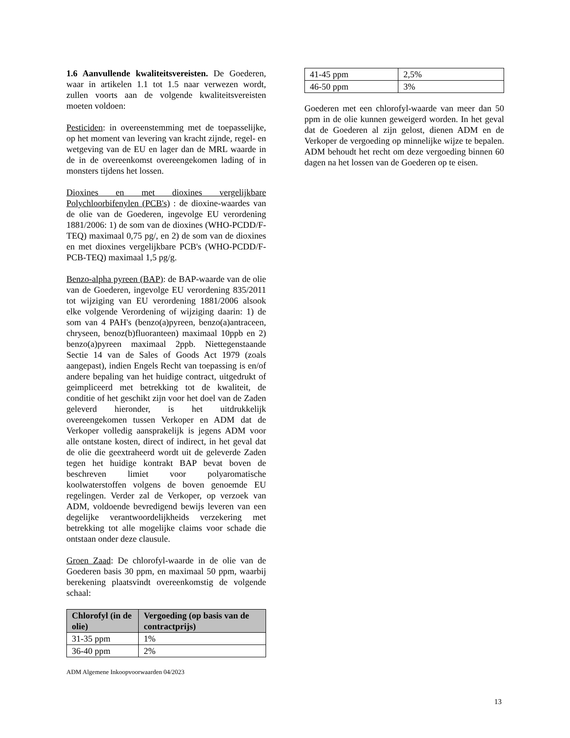1.6 Aanvullende kwaliteitsvereisten. De Goederen, waar in artikelen 1.1 tot 1.5 naar verwezen wordt, zullen voorts aan de volgende kwaliteitsvereisten moeten voldoen:
Pesticiden: in overeenstemming met de toepasselijke, op het moment van levering van kracht zijnde, regel- en wetgeving van de EU en lager dan de MRL waarde in de in de overeenkomst overeengekomen lading of in monsters tijdens het lossen.
Dioxines en met dioxines vergelijkbare Polychloorbifenylen (PCB's) : de dioxine-waardes van de olie van de Goederen, ingevolge EU verordening 1881/2006: 1) de som van de dioxines (WHO-PCDD/F-TEQ) maximaal 0,75 pg/, en 2) de som van de dioxines en met dioxines vergelijkbare PCB's (WHO-PCDD/F-PCB-TEQ) maximaal 1,5 pg/g.
Benzo-alpha pyreen (BAP): de BAP-waarde van de olie van de Goederen, ingevolge EU verordening 835/2011 tot wijziging van EU verordening 1881/2006 alsook elke volgende Verordening of wijziging daarin: 1) de som van 4 PAH's (benzo(a)pyreen, benzo(a)antraceen, chryseen, benoz(b)fluoranteen) maximaal 10ppb en 2) benzo(a)pyreen maximaal 2ppb. Niettegenstaande Sectie 14 van de Sales of Goods Act 1979 (zoals aangepast), indien Engels Recht van toepassing is en/of andere bepaling van het huidige contract, uitgedrukt of geimpliceerd met betrekking tot de kwaliteit, de conditie of het geschikt zijn voor het doel van de Zaden geleverd hieronder, is het uitdrukkelijk overeengekomen tussen Verkoper en ADM dat de Verkoper volledig aansprakelijk is jegens ADM voor alle ontstane kosten, direct of indirect, in het geval dat de olie die geextraheerd wordt uit de geleverde Zaden tegen het huidige kontrakt BAP bevat boven de beschreven limiet voor polyaromatische koolwaterstoffen volgens de boven genoemde EU regelingen. Verder zal de Verkoper, op verzoek van ADM, voldoende bevredigend bewijs leveren van een degelijke verantwoordelijkheids verzekering met betrekking tot alle mogelijke claims voor schade die ontstaan onder deze clausule.
Groen Zaad: De chlorofyl-waarde in de olie van de Goederen basis 30 ppm, en maximaal 50 ppm, waarbij berekening plaatsvindt overeenkomstig de volgende schaal:
| Chlorofyl (in de olie) | Vergoeding (op basis van de contractprijs) |
| --- | --- |
| 31-35 ppm | 1% |
| 36-40 ppm | 2% |
| 41-45 ppm | 2,5% |
| 46-50 ppm | 3% |
Goederen met een chlorofyl-waarde van meer dan 50 ppm in de olie kunnen geweigerd worden. In het geval dat de Goederen al zijn gelost, dienen ADM en de Verkoper de vergoeding op minnelijke wijze te bepalen. ADM behoudt het recht om deze vergoeding binnen 60 dagen na het lossen van de Goederen op te eisen.
ADM Algemene Inkoopvoorwaarden 04/2023
13